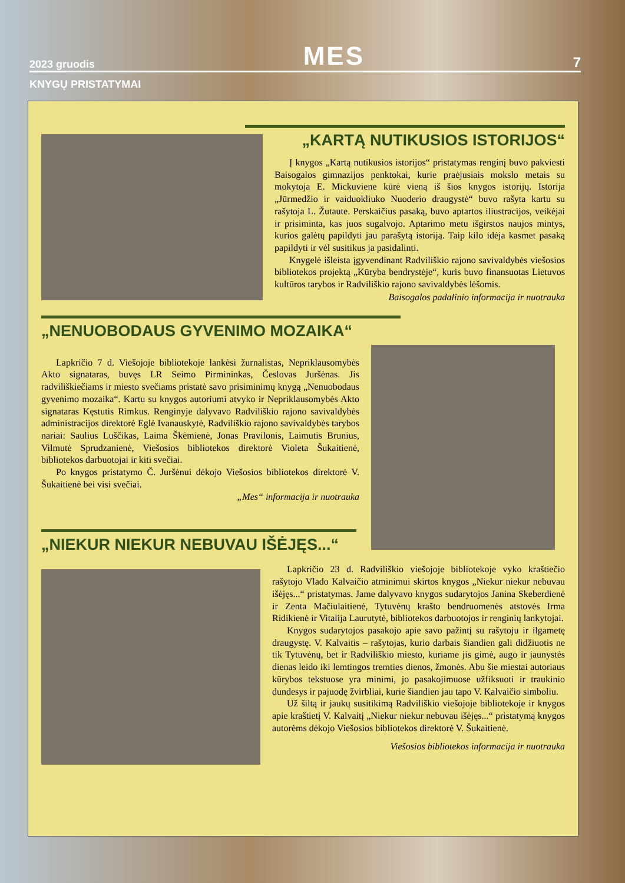2023 gruodis MES 7
KNYGŲ PRISTATYMAI
„KARTĄ NUTIKUSIOS ISTORIJOS“
Į knygos „Kartą nutikusios istorijos“ pristatymas renginį buvo pakviesti Baisogalos gimnazijos penktokai, kurie praėjusiais mokslo metais su mokytoja E. Mickuviene kūrė vieną iš šios knygos istorijų. Istorija „Jūrmedžio ir vaiduokliuko Nuoderio draugystė“ buvo rašyta kartu su rašytoja L. Žutaute. Perskaičius pasaką, buvo aptartos iliustracijos, veikėjai ir prisiminta, kas juos sugalvojo. Aptarimo metu išgirstos naujos mintys, kurios galėtų papildyti jau parašytą istoriją. Taip kilo idėja kasmet pasaką papildyti ir vėl susitikus ja pasidalinti.
Knygelė išleista įgyvendinant Radviliškio rajono savivaldybės viešosios bibliotekos projektą „Kūryba bendrystėje“, kuris buvo finansuotas Lietuvos kultūros tarybos ir Radviliškio rajono savivaldybės lėšomis.
Baisogalos padalinio informacija ir nuotrauka
„NENUOBODAUS GYVENIMO MOZAIKA“
Lapkričio 7 d. Viešojoje bibliotekoje lankėsi žurnalistas, Nepriklausomybės Akto signataras, buvęs LR Seimo Pirmininkas, Česlovas Juršėnas. Jis radviliškiečiams ir miesto svečiams pristatė savo prisiminimų knygą „Nenuobodaus gyvenimo mozaika“. Kartu su knygos autoriumi atvyko ir Nepriklausomybės Akto signataras Kęstutis Rimkus. Renginyje dalyvavo Radviliškio rajono savivaldybės administracijos direktorė Eglė Ivanauskytė, Radviliškio rajono savivaldybės tarybos nariai: Saulius Luščikas, Laima Škėmienė, Jonas Pravilonis, Laimutis Brunius, Vilmutė Sprudzanienė, Viešosios bibliotekos direktorė Violeta Šukaitienė, bibliotekos darbuotojai ir kiti svečiai.
Po knygos pristatymo Č. Juršėnui dėkojo Viešosios bibliotekos direktorė V. Šukaitienė bei visi svečiai.
„Mes“ informacija ir nuotrauka
„NIEKUR NIEKUR NEBUVAU IŠĖJĘS...“
Lapkričio 23 d. Radviliškio viešojoje bibliotekoje vyko kraštiečio rašytojo Vlado Kalvaičio atminimui skirtos knygos „Niekur niekur nebuvau išėjęs...“ pristatymas. Jame dalyvavo knygos sudarytojos Janina Skeberdienė ir Zenta Mačiulaitienė, Tytuvėnų krašto bendruomenės atstovės Irma Ridikienė ir Vitalija Laurutytė, bibliotekos darbuotojos ir renginių lankytojai.
Knygos sudarytojos pasakojo apie savo pažintį su rašytoju ir ilgametę draugystę. V. Kalvaitis – rašytojas, kurio darbais šiandien gali didžiuotis ne tik Tytuvėnų, bet ir Radviliškio miesto, kuriame jis gimė, augo ir jaunystės dienas leido iki lemtingos tremties dienos, žmonės. Abu šie miestai autoriaus kūrybos tekstuose yra minimi, jo pasakojimuose užfiksuoti ir traukinio dundesys ir pajuodę žvirbliai, kurie šiandien jau tapo V. Kalvaičio simboliu.
Už šiltą ir jaukų susitikimą Radviliškio viešojoje bibliotekoje ir knygos apie kraštietį V. Kalvaitį „Niekur niekur nebuvau išėjęs...“ pristatymą knygos autorėms dėkojo Viešosios bibliotekos direktorė V. Šukaitienė.
Viešosios bibliotekos informacija ir nuotrauka